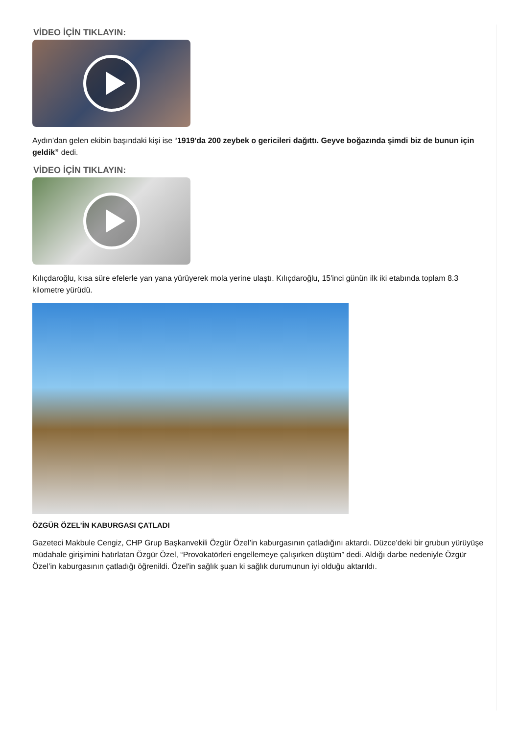VİDEO İÇİN TIKLAYIN:
Aydın’dan gelen ekibin başındaki kişi ise “1919'da 200 zeybek o gericileri dağıttı. Geyve boğazında şimdi biz de bunun için geldik” dedi.
VİDEO İÇİN TIKLAYIN:
Kılıçdaroğlu, kısa süre efelerle yan yana yürüyerek mola yerine ulaştı. Kılıçdaroğlu, 15'inci günün ilk iki etabında toplam 8.3 kilometre yürüdü.
ÖZGÜR ÖZEL’İN KABURGASI ÇATLADI
Gazeteci Makbule Cengiz, CHP Grup Başkanvekili Özgür Özel’in kaburgasının çatladığını aktardı. Düzce’deki bir grubun yürüyüşe müdahale girişimini hatırlatan Özgür Özel, “Provokatörleri engellemeye çalışırken düştüm” dedi. Aldığı darbe nedeniyle Özgür Özel’in kaburgasının çatladığı öğrenildi. Özel'in sağlık şuan ki sağlık durumunun iyi olduğu aktarıldı.